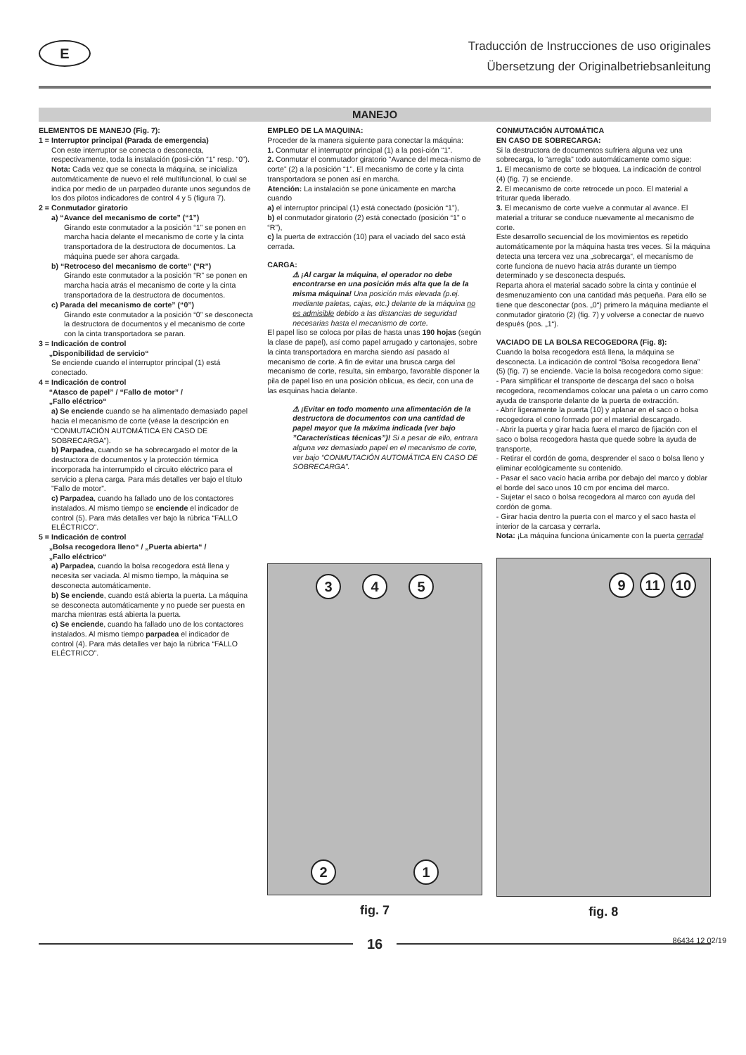E
Traducción de Instrucciones de uso originales
Übersetzung der Originalbetriebsanleitung
MANEJO
ELEMENTOS DE MANEJO (Fig. 7):
1 = Interruptor principal (Parada de emergencia)
Con este interruptor se conecta o desconecta, respectivamente, toda la instalación (posi-ción “1” resp. “0”).
Nota: Cada vez que se conecta la máquina, se inicializa automáticamente de nuevo el relé multifuncional, lo cual se indica por medio de un parpadeo durante unos segundos de los dos pilotos indicadores de control 4 y 5 (figura 7).
2 = Conmutador giratorio
a) “Avance del mecanismo de corte” (“1”)
Girando este conmutador a la posición “1” se ponen en marcha hacia delante el mecanismo de corte y la cinta transportadora de la destructora de documentos. La máquina puede ser ahora cargada.
b) “Retroceso del mecanismo de corte” (“R”)
Girando este conmutador a la posición “R” se ponen en marcha hacia atrás el mecanismo de corte y la cinta transportadora de la destructora de documentos.
c) Parada del mecanismo de corte” (“0”)
Girando este conmutador a la posición “0” se desconecta la destructora de documentos y el mecanismo de corte con la cinta transportadora se paran.
3 = Indicación de control
„Disponibilidad de servicio“
Se enciende cuando el interruptor principal (1) está conectado.
4 = Indicación de control
“Atasco de papel” / “Fallo de motor” /
„Fallo eléctrico“
a) Se enciende cuando se ha alimentado demasiado papel hacia el mecanismo de corte (véase la descripción en “CONMUTACIÓN AUTOMÁTICA EN CASO DE SOBRECARGA”).
b) Parpadea, cuando se ha sobrecargado el motor de la destructora de documentos y la protección térmica incorporada ha interrumpido el circuito eléctrico para el servicio a plena carga. Para más detalles ver bajo el título ”Fallo de motor”.
c) Parpadea, cuando ha fallado uno de los contactores instalados. Al mismo tiempo se enciende el indicador de control (5). Para más detalles ver bajo la rúbrica “FALLO ELÉCTRICO”.
5 = Indicación de control
„Bolsa recogedora lleno“ / „Puerta abierta“ /
„Fallo eléctrico“
a) Parpadea, cuando la bolsa recogedora está llena y necesita ser vaciada. Al mismo tiempo, la máquina se desconecta automáticamente.
b) Se enciende, cuando está abierta la puerta. La máquina se desconecta automáticamente y no puede ser puesta en marcha mientras está abierta la puerta.
c) Se enciende, cuando ha fallado uno de los contactores instalados. Al mismo tiempo parpadea el indicador de control (4). Para más detalles ver bajo la rúbrica “FALLO ELÉCTRICO”.
EMPLEO DE LA MAQUINA:
Proceder de la manera siguiente para conectar la máquina:
1. Conmutar el interruptor principal (1) a la posi-ción “1”.
2. Conmutar el conmutador giratorio “Avance del meca-nismo de corte” (2) a la posición “1”. El mecanismo de corte y la cinta transportadora se ponen así en marcha.
Atención: La instalación se pone únicamente en marcha cuando
a) el interruptor principal (1) está conectado (posición “1”),
b) el conmutador giratorio (2) está conectado (posición “1” o “R”),
c) la puerta de extracción (10) para el vaciado del saco está cerrada.
CARGA:
⚠ ¡Al cargar la máquina, el operador no debe encontrarse en una posición más alta que la de la misma máquina! Una posición más elevada (p.ej. mediante paletas, cajas, etc.) delante de la máquina no es admisible debido a las distancias de seguridad necesarias hasta el mecanismo de corte.
El papel liso se coloca por pilas de hasta unas 190 hojas (según la clase de papel), así como papel arrugado y cartonajes, sobre la cinta transportadora en marcha siendo así pasado al mecanismo de corte. A fin de evitar una brusca carga del mecanismo de corte, resulta, sin embargo, favorable disponer la pila de papel liso en una posición oblicua, es decir, con una de las esquinas hacia delante.
⚠ ¡Evitar en todo momento una alimentación de la destructora de documentos con una cantidad de papel mayor que la máxima indicada (ver bajo ”Características técnicas”)! Si a pesar de ello, entrara alguna vez demasiado papel en el mecanismo de corte, ver bajo “CONMUTACIÓN AUTOMÁTICA EN CASO DE SOBRECARGA”.
3 4 5
2 1
fig. 7
CONMUTACIÓN AUTOMÁTICA
EN CASO DE SOBRECARGA:
Si la destructora de documentos sufriera alguna vez una sobrecarga, lo “arregla” todo automáticamente como sigue:
1. El mecanismo de corte se bloquea. La indicación de control (4) (fig. 7) se enciende.
2. El mecanismo de corte retrocede un poco. El material a triturar queda liberado.
3. El mecanismo de corte vuelve a conmutar al avance. El material a triturar se conduce nuevamente al mecanismo de corte.
Este desarrollo secuencial de los movimientos es repetido automáticamente por la máquina hasta tres veces. Si la máquina detecta una tercera vez una „sobrecarga“, el mecanismo de corte funciona de nuevo hacia atrás durante un tiempo determinado y se desconecta después.
Reparta ahora el material sacado sobre la cinta y continúe el desmenuzamiento con una cantidad más pequeña. Para ello se tiene que desconectar (pos. „0“) primero la máquina mediante el conmutador giratorio (2) (fig. 7) y volverse a conectar de nuevo después (pos. „1“).
VACIADO DE LA BOLSA RECOGEDORA (Fig. 8):
Cuando la bolsa recogedora está llena, la máquina se desconecta. La indicación de control “Bolsa recogedora llena” (5) (fig. 7) se enciende. Vacíe la bolsa recogedora como sigue:
- Para simplificar el transporte de descarga del saco o bolsa recogedora, recomendamos colocar una paleta o un carro como ayuda de transporte delante de la puerta de extracción.
- Abrir ligeramente la puerta (10) y aplanar en el saco o bolsa recogedora el cono formado por el material descargado.
- Abrir la puerta y girar hacia fuera el marco de fijación con el saco o bolsa recogedora hasta que quede sobre la ayuda de transporte.
- Retirar el cordón de goma, desprender el saco o bolsa lleno y eliminar ecológicamente su contenido.
- Pasar el saco vacío hacia arriba por debajo del marco y doblar el borde del saco unos 10 cm por encima del marco.
- Sujetar el saco o bolsa recogedora al marco con ayuda del cordón de goma.
- Girar hacia dentro la puerta con el marco y el saco hasta el interior de la carcasa y cerrarla.
Nota: ¡La máquina funciona únicamente con la puerta cerrada!
9 11 10
fig. 8
16
86434 12 02/19